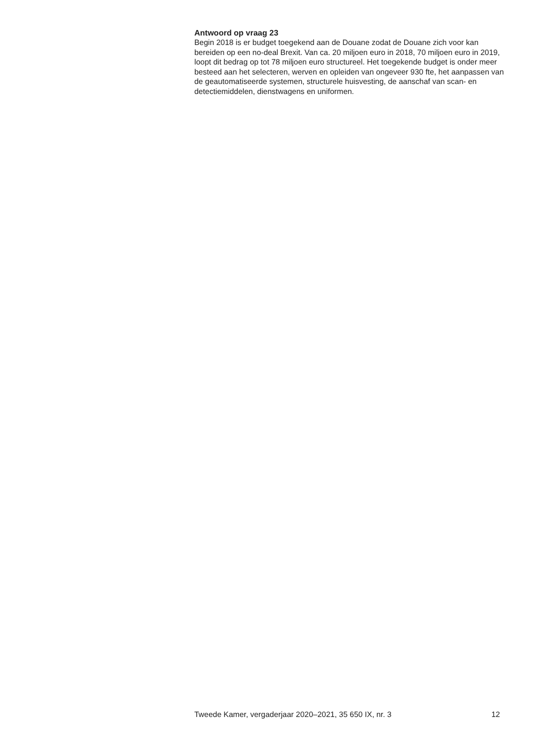Antwoord op vraag 23
Begin 2018 is er budget toegekend aan de Douane zodat de Douane zich voor kan bereiden op een no-deal Brexit. Van ca. 20 miljoen euro in 2018, 70 miljoen euro in 2019, loopt dit bedrag op tot 78 miljoen euro structureel. Het toegekende budget is onder meer besteed aan het selecteren, werven en opleiden van ongeveer 930 fte, het aanpassen van de geautomatiseerde systemen, structurele huisvesting, de aanschaf van scan- en detectiemiddelen, dienstwagens en uniformen.
Tweede Kamer, vergaderjaar 2020–2021, 35 650 IX, nr. 3 12